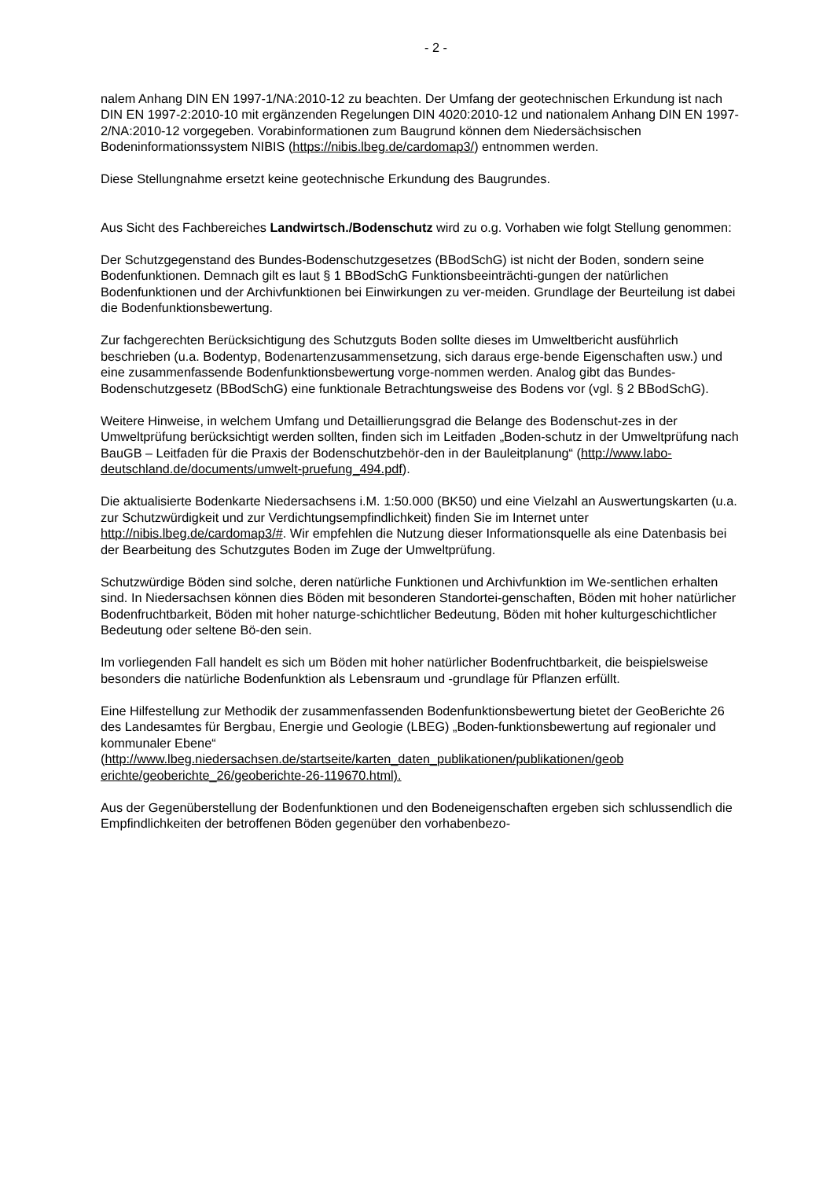- 2 -
nalem Anhang DIN EN 1997-1/NA:2010-12 zu beachten. Der Umfang der geotechnischen Erkundung ist nach DIN EN 1997-2:2010-10 mit ergänzenden Regelungen DIN 4020:2010-12 und nationalem Anhang DIN EN 1997-2/NA:2010-12 vorgegeben. Vorabinformationen zum Baugrund können dem Niedersächsischen Bodeninformationssystem NIBIS (https://nibis.lbeg.de/cardomap3/) entnommen werden.
Diese Stellungnahme ersetzt keine geotechnische Erkundung des Baugrundes.
Aus Sicht des Fachbereiches Landwirtsch./Bodenschutz wird zu o.g. Vorhaben wie folgt Stellung genommen:
Der Schutzgegenstand des Bundes-Bodenschutzgesetzes (BBodSchG) ist nicht der Boden, sondern seine Bodenfunktionen. Demnach gilt es laut § 1 BBodSchG Funktionsbeeinträchti-gungen der natürlichen Bodenfunktionen und der Archivfunktionen bei Einwirkungen zu ver-meiden. Grundlage der Beurteilung ist dabei die Bodenfunktionsbewertung.
Zur fachgerechten Berücksichtigung des Schutzguts Boden sollte dieses im Umweltbericht ausführlich beschrieben (u.a. Bodentyp, Bodenartenzusammensetzung, sich daraus erge-bende Eigenschaften usw.) und eine zusammenfassende Bodenfunktionsbewertung vorge-nommen werden. Analog gibt das Bundes-Bodenschutzgesetz (BBodSchG) eine funktionale Betrachtungsweise des Bodens vor (vgl. § 2 BBodSchG).
Weitere Hinweise, in welchem Umfang und Detaillierungsgrad die Belange des Bodenschut-zes in der Umweltprüfung berücksichtigt werden sollten, finden sich im Leitfaden „Boden-schutz in der Umweltprüfung nach BauGB – Leitfaden für die Praxis der Bodenschutzbehör-den in der Bauleitplanung“ (http://www.labo-deutschland.de/documents/umwelt-pruefung_494.pdf).
Die aktualisierte Bodenkarte Niedersachsens i.M. 1:50.000 (BK50) und eine Vielzahl an Auswertungskarten (u.a. zur Schutzwürdigkeit und zur Verdichtungsempfindlichkeit) finden Sie im Internet unter http://nibis.lbeg.de/cardomap3/#. Wir empfehlen die Nutzung dieser Informationsquelle als eine Datenbasis bei der Bearbeitung des Schutzgutes Boden im Zuge der Umweltprüfung.
Schutzwürdige Böden sind solche, deren natürliche Funktionen und Archivfunktion im We-sentlichen erhalten sind. In Niedersachsen können dies Böden mit besonderen Standortei-genschaften, Böden mit hoher natürlicher Bodenfruchtbarkeit, Böden mit hoher naturge-schichtlicher Bedeutung, Böden mit hoher kulturgeschichtlicher Bedeutung oder seltene Bö-den sein.
Im vorliegenden Fall handelt es sich um Böden mit hoher natürlicher Bodenfruchtbarkeit, die beispielsweise besonders die natürliche Bodenfunktion als Lebensraum und -grundlage für Pflanzen erfüllt.
Eine Hilfestellung zur Methodik der zusammenfassenden Bodenfunktionsbewertung bietet der GeoBerichte 26 des Landesamtes für Bergbau, Energie und Geologie (LBEG) „Boden-funktionsbewertung auf regionaler und kommunaler Ebene“ (http://www.lbeg.niedersachsen.de/startseite/karten_daten_publikationen/publikationen/geob erichte/geoberichte_26/geoberichte-26-119670.html).
Aus der Gegenüberstellung der Bodenfunktionen und den Bodeneigenschaften ergeben sich schlussendlich die Empfindlichkeiten der betroffenen Böden gegenüber den vorhabenbezo-